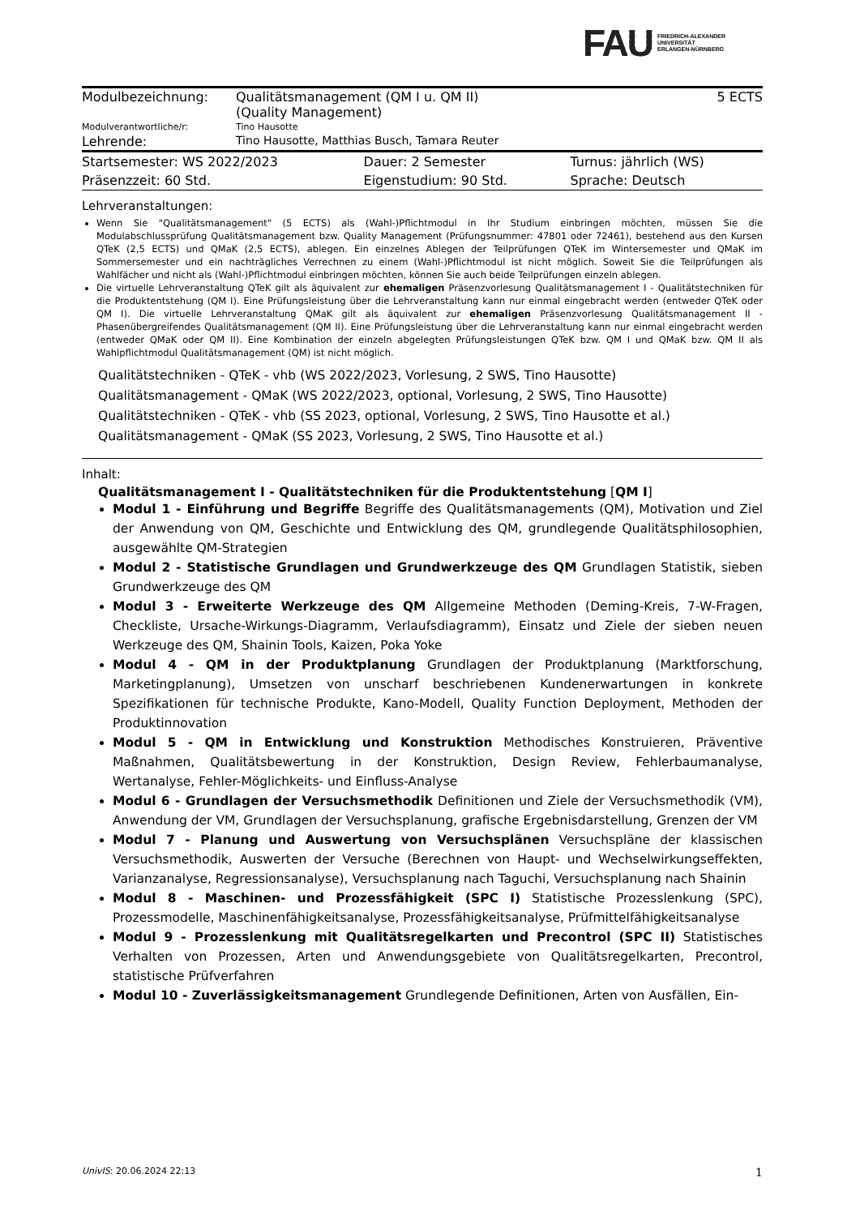FAU FRIEDRICH-ALEXANDER
UNIVERSITÄT
ERLANGEN-NÜRNBERG
| Modulbezeichnung: | Qualitätsmanagement (QM I u. QM II) (Quality Management) | 5 ECTS |
| Modulverantwortliche/r: | Tino Hausotte | |
| Lehrende: | Tino Hausotte, Matthias Busch, Tamara Reuter | |
| Startsemester: WS 2022/2023 | Dauer: 2 Semester | Turnus: jährlich (WS) |
| Präsenzzeit: 60 Std. | Eigenstudium: 90 Std. | Sprache: Deutsch |
Lehrveranstaltungen:
Wenn Sie "Qualitätsmanagement" (5 ECTS) als (Wahl-)Pflichtmodul in Ihr Studium einbringen möchten, müssen Sie die Modulabschlussprüfung Qualitätsmanagement bzw. Quality Management (Prüfungsnummer: 47801 oder 72461), bestehend aus den Kursen QTeK (2,5 ECTS) und QMaK (2,5 ECTS), ablegen. Ein einzelnes Ablegen der Teilprüfungen QTeK im Wintersemester und QMaK im Sommersemester und ein nachträgliches Verrechnen zu einem (Wahl-)Pflichtmodul ist nicht möglich. Soweit Sie die Teilprüfungen als Wahlfächer und nicht als (Wahl-)Pflichtmodul einbringen möchten, können Sie auch beide Teilprüfungen einzeln ablegen.
Die virtuelle Lehrveranstaltung QTeK gilt als äquivalent zur ehemaligen Präsenzvorlesung Qualitätsmanagement I - Qualitätstechniken für die Produktentstehung (QM I). Eine Prüfungsleistung über die Lehrveranstaltung kann nur einmal eingebracht werden (entweder QTeK oder QM I). Die virtuelle Lehrveranstaltung QMaK gilt als äquivalent zur ehemaligen Präsenzvorlesung Qualitätsmanagement II - Phasenübergreifendes Qualitätsmanagement (QM II). Eine Prüfungsleistung über die Lehrveranstaltung kann nur einmal eingebracht werden (entweder QMaK oder QM II). Eine Kombination der einzeln abgelegten Prüfungsleistungen QTeK bzw. QM I und QMaK bzw. QM II als Wahlpflichtmodul Qualitätsmanagement (QM) ist nicht möglich.
Qualitätstechniken - QTeK - vhb (WS 2022/2023, Vorlesung, 2 SWS, Tino Hausotte)
Qualitätsmanagement - QMaK (WS 2022/2023, optional, Vorlesung, 2 SWS, Tino Hausotte)
Qualitätstechniken - QTeK - vhb (SS 2023, optional, Vorlesung, 2 SWS, Tino Hausotte et al.)
Qualitätsmanagement - QMaK (SS 2023, Vorlesung, 2 SWS, Tino Hausotte et al.)
Inhalt:
Qualitätsmanagement I - Qualitätstechniken für die Produktentstehung [QM I]
Modul 1 - Einführung und Begriffe Begriffe des Qualitätsmanagements (QM), Motivation und Ziel der Anwendung von QM, Geschichte und Entwicklung des QM, grundlegende Qualitätsphilosophien, ausgewählte QM-Strategien
Modul 2 - Statistische Grundlagen und Grundwerkzeuge des QM Grundlagen Statistik, sieben Grundwerkzeuge des QM
Modul 3 - Erweiterte Werkzeuge des QM Allgemeine Methoden (Deming-Kreis, 7-W-Fragen, Checkliste, Ursache-Wirkungs-Diagramm, Verlaufsdiagramm), Einsatz und Ziele der sieben neuen Werkzeuge des QM, Shainin Tools, Kaizen, Poka Yoke
Modul 4 - QM in der Produktplanung Grundlagen der Produktplanung (Marktforschung, Marketingplanung), Umsetzen von unscharf beschriebenen Kundenerwartungen in konkrete Spezifikationen für technische Produkte, Kano-Modell, Quality Function Deployment, Methoden der Produktinnovation
Modul 5 - QM in Entwicklung und Konstruktion Methodisches Konstruieren, Präventive Maßnahmen, Qualitätsbewertung in der Konstruktion, Design Review, Fehlerbaumanalyse, Wertanalyse, Fehler-Möglichkeits- und Einfluss-Analyse
Modul 6 - Grundlagen der Versuchsmethodik Definitionen und Ziele der Versuchsmethodik (VM), Anwendung der VM, Grundlagen der Versuchsplanung, grafische Ergebnisdarstellung, Grenzen der VM
Modul 7 - Planung und Auswertung von Versuchsplänen Versuchspläne der klassischen Versuchsmethodik, Auswerten der Versuche (Berechnen von Haupt- und Wechselwirkungseffekten, Varianzanalyse, Regressionsanalyse), Versuchsplanung nach Taguchi, Versuchsplanung nach Shainin
Modul 8 - Maschinen- und Prozessfähigkeit (SPC I) Statistische Prozesslenkung (SPC), Prozessmodelle, Maschinenfähigkeitsanalyse, Prozessfähigkeitsanalyse, Prüfmittelfähigkeitsanalyse
Modul 9 - Prozesslenkung mit Qualitätsregelkarten und Precontrol (SPC II) Statistisches Verhalten von Prozessen, Arten und Anwendungsgebiete von Qualitätsregelkarten, Precontrol, statistische Prüfverfahren
Modul 10 - Zuverlässigkeitsmanagement Grundlegende Definitionen, Arten von Ausfällen, Ein-
UnivIS: 20.06.2024 22:13 1